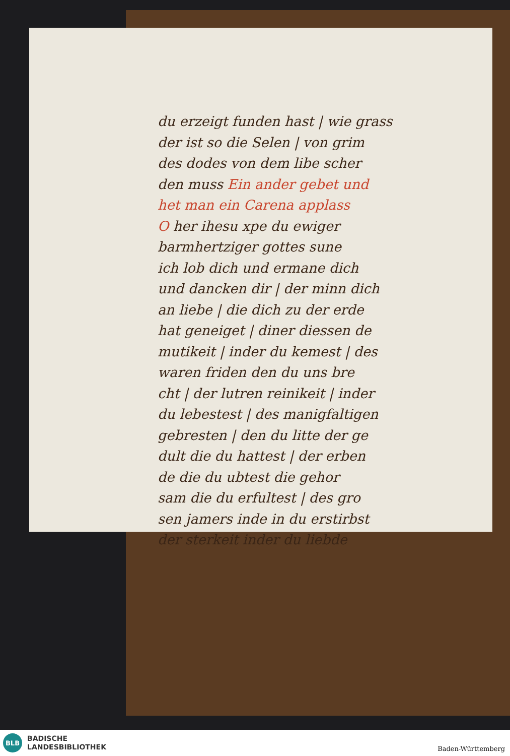du erzeigt funden hast | wie grass
der ist so die Selen | von grim
des dodes von dem libe scher
den muss Ein ander gebet und
het man ein Carena applass
O her ihesu xpe du ewiger
barmhertziger gottes sune
ich lob dich und ermane dich
und dancken dir | der minn dich
an liebe | die dich zu der erde
hat geneiget | diner diessen de
mutikeit | inder du kemest | des
waren friden den du uns bre
cht | der lutren reinikeit | inder
du lebestest | des manigfaltigen
gebresten | den du litte der ge
dult die du hattest | der erben
de die du ubtest die gehor
sam die du erfultest | des gro
sen jamers inde in du erstirbst
der sterkeit inder du liebde
BLB
BADISCHE
LANDESBIBLIOTHEK
Baden-Württemberg